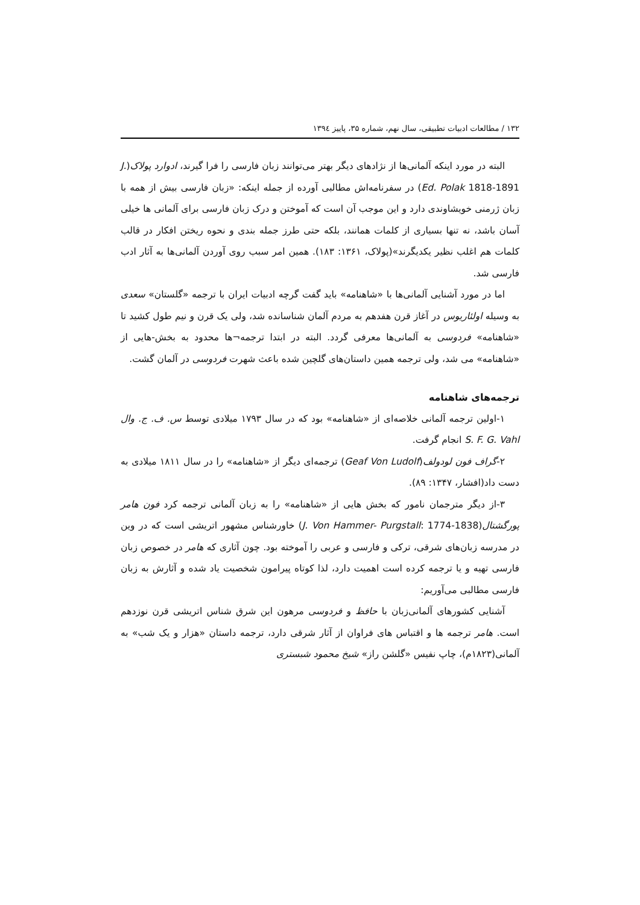۱۳۲ / مطالعات ادبیات تطبیقی، سال نهم، شماره ۳۵، پاییز ۱۳۹٤
البته در مورد اینکه آلمانی‌ها از نژادهای دیگر بهتر می‌توانند زبان فارسی را فرا گیرند، ادوارد پولاک(J. Ed. Polak 1818-1891) در سفرنامه‌اش مطالبی آورده از جمله اینکه: «زبان فارسی بیش از همه با زبان ژرمنی خویشاوندی دارد و این موجب آن است که آموختن و درک زبان فارسی برای آلمانی ها خیلی آسان باشد، نه تنها بسیاری از کلمات همانند، بلکه حتی طرز جمله بندی و نحوه ریختن افکار در قالب کلمات هم اغلب نظیر یکدیگرند»(پولاک، ۱۳۶۱: ۱۸۳). همین امر سبب روی آوردن آلمانی‌ها به آثار ادب فارسی شد.
اما در مورد آشنایی آلمانی‌ها با «شاهنامه» باید گفت گرچه ادبیات ایران با ترجمه «گلستان» سعدی به وسیله اولئاریوس در آغاز قرن هفدهم به مردم آلمان شناسانده شد، ولی یک قرن و نیم طول کشید تا «شاهنامه» فردوسی به آلمانی‌ها معرفی گردد. البته در ابتدا ترجمه¬ها محدود به بخش-هایی از «شاهنامه» می شد، ولی ترجمه همین داستان‌های گلچین شده باعث شهرت فردوسی در آلمان گشت.
ترجمه‌های شاهنامه
۱-اولین ترجمه آلمانی خلاصه‌ای از «شاهنامه» بود که در سال ۱۷۹۳ میلادی توسط س. ف. ج. وال S. F. G. Vahl انجام گرفت.
۲-گراف فون لودولف(Geaf Von Ludolf) ترجمه‌ای دیگر از «شاهنامه» را در سال ۱۸۱۱ میلادی به دست داد(افشار، ۱۳۴۷: ۸۹).
۳-از دیگر مترجمان نامور که بخش هایی از «شاهنامه» را به زبان آلمانی ترجمه کرد فون هامر پورگشتال(J. Von Hammer- Purgstall: 1774-1838) خاورشناس مشهور اتریشی است که در وین در مدرسه زبان‌های شرقی، ترکی و فارسی و عربی را آموخته بود. چون آثاری که هامر در خصوص زبان فارسی تهیه و یا ترجمه کرده است اهمیت دارد، لذا کوتاه پیرامون شخصیت یاد شده و آثارش به زبان فارسی مطالبی می‌آوریم:
آشنایی کشورهای آلمانی‌زبان با حافظ و فردوسی مرهون این شرق شناس اتریشی قرن نوزدهم است. هامر ترجمه ها و اقتباس های فراوان از آثار شرقی دارد، ترجمه داستان «هزار و یک شب» به آلمانی(۱۸۲۳م)، چاپ نفیس «گلشن راز» شیخ محمود شبستری